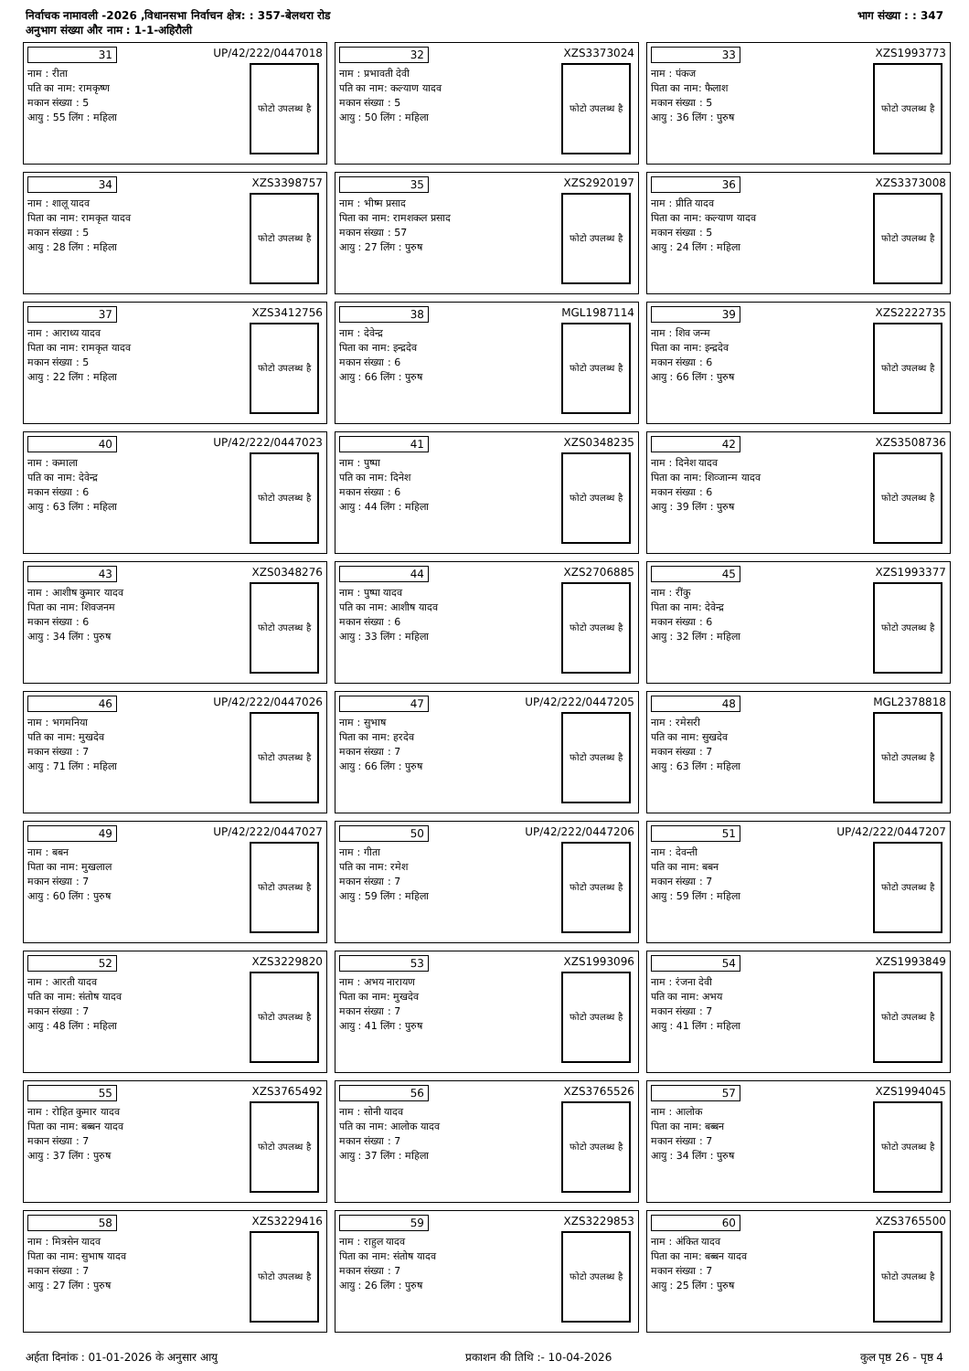निर्वाचक नामावली -2026 ,विधानसभा निर्वाचन क्षेत्र: : 357-बेलथरा रोड भाग संख्या : : 347
अनुभाग संख्या और नाम : 1-1-अहिरौली
31 UP/42/222/0447018
नाम : रीता
पति का नाम: रामकृष्ण
मकान संख्या : 5
आयु : 55 लिंग : महिला
फोटो उपलब्ध है
32 XZS3373024
नाम : प्रभावती देवी
पति का नाम: कल्याण यादव
मकान संख्या : 5
आयु : 50 लिंग : महिला
फोटो उपलब्ध है
33 XZS1993773
नाम : पंकज
पिता का नाम: फैलाश
मकान संख्या : 5
आयु : 36 लिंग : पुरुष
फोटो उपलब्ध है
34 XZS3398757
नाम : शालू यादव
पिता का नाम: रामकृत यादव
मकान संख्या : 5
आयु : 28 लिंग : महिला
फोटो उपलब्ध है
35 XZS2920197
नाम : भीष्म प्रसाद
पिता का नाम: रामशकल प्रसाद
मकान संख्या : 57
आयु : 27 लिंग : पुरुष
फोटो उपलब्ध है
36 XZS3373008
नाम : प्रीति यादव
पिता का नाम: कल्याण यादव
मकान संख्या : 5
आयु : 24 लिंग : महिला
फोटो उपलब्ध है
37 XZS3412756
नाम : आराध्य यादव
पिता का नाम: रामकृत यादव
मकान संख्या : 5
आयु : 22 लिंग : महिला
फोटो उपलब्ध है
38 MGL1987114
नाम : देवेन्द्र
पिता का नाम: इन्द्रदेव
मकान संख्या : 6
आयु : 66 लिंग : पुरुष
फोटो उपलब्ध है
39 XZS2222735
नाम : शिव जन्म
पिता का नाम: इन्द्रदेव
मकान संख्या : 6
आयु : 66 लिंग : पुरुष
फोटो उपलब्ध है
40 UP/42/222/0447023
नाम : कमाला
पति का नाम: देवेन्द्र
मकान संख्या : 6
आयु : 63 लिंग : महिला
फोटो उपलब्ध है
41 XZS0348235
नाम : पुष्पा
पति का नाम: दिनेश
मकान संख्या : 6
आयु : 44 लिंग : महिला
फोटो उपलब्ध है
42 XZS3508736
नाम : दिनेश यादव
पिता का नाम: शिव्जान्म यादव
मकान संख्या : 6
आयु : 39 लिंग : पुरुष
फोटो उपलब्ध है
43 XZS0348276
नाम : आशीष कुमार यादव
पिता का नाम: शिवजनम
मकान संख्या : 6
आयु : 34 लिंग : पुरुष
फोटो उपलब्ध है
44 XZS2706885
नाम : पुष्पा यादव
पति का नाम: आशीष यादव
मकान संख्या : 6
आयु : 33 लिंग : महिला
फोटो उपलब्ध है
45 XZS1993377
नाम : रींकु
पिता का नाम: देवेन्द्र
मकान संख्या : 6
आयु : 32 लिंग : महिला
फोटो उपलब्ध है
46 UP/42/222/0447026
नाम : भगमनिया
पति का नाम: मुखदेव
मकान संख्या : 7
आयु : 71 लिंग : महिला
फोटो उपलब्ध है
47 UP/42/222/0447205
नाम : सुभाष
पिता का नाम: हरदेव
मकान संख्या : 7
आयु : 66 लिंग : पुरुष
फोटो उपलब्ध है
48 MGL2378818
नाम : रमेसरी
पति का नाम: सुखदेव
मकान संख्या : 7
आयु : 63 लिंग : महिला
फोटो उपलब्ध है
49 UP/42/222/0447027
नाम : बबन
पिता का नाम: मुखलाल
मकान संख्या : 7
आयु : 60 लिंग : पुरुष
फोटो उपलब्ध है
50 UP/42/222/0447206
नाम : गीता
पति का नाम: रमेश
मकान संख्या : 7
आयु : 59 लिंग : महिला
फोटो उपलब्ध है
51 UP/42/222/0447207
नाम : देवन्ती
पति का नाम: बबन
मकान संख्या : 7
आयु : 59 लिंग : महिला
फोटो उपलब्ध है
52 XZS3229820
नाम : आरती यादव
पति का नाम: संतोष यादव
मकान संख्या : 7
आयु : 48 लिंग : महिला
फोटो उपलब्ध है
53 XZS1993096
नाम : अभय नारायण
पिता का नाम: मुखदेव
मकान संख्या : 7
आयु : 41 लिंग : पुरुष
फोटो उपलब्ध है
54 XZS1993849
नाम : रंजना देवी
पति का नाम: अभय
मकान संख्या : 7
आयु : 41 लिंग : महिला
फोटो उपलब्ध है
55 XZS3765492
नाम : रोहित कुमार यादव
पिता का नाम: बब्बन यादव
मकान संख्या : 7
आयु : 37 लिंग : पुरुष
फोटो उपलब्ध है
56 XZS3765526
नाम : सोनी यादव
पति का नाम: आलोक यादव
मकान संख्या : 7
आयु : 37 लिंग : महिला
फोटो उपलब्ध है
57 XZS1994045
नाम : आलोक
पिता का नाम: बब्बन
मकान संख्या : 7
आयु : 34 लिंग : पुरुष
फोटो उपलब्ध है
58 XZS3229416
नाम : मित्रसेन यादव
पिता का नाम: सुभाष यादव
मकान संख्या : 7
आयु : 27 लिंग : पुरुष
फोटो उपलब्ध है
59 XZS3229853
नाम : राहुल यादव
पिता का नाम: संतोष यादव
मकान संख्या : 7
आयु : 26 लिंग : पुरुष
फोटो उपलब्ध है
60 XZS3765500
नाम : अंकित यादव
पिता का नाम: बब्बन यादव
मकान संख्या : 7
आयु : 25 लिंग : पुरुष
फोटो उपलब्ध है
अर्हता दिनांक : 01-01-2026 के अनुसार आयु प्रकाशन की तिथि :- 10-04-2026 कुल पृष्ठ 26 - पृष्ठ 4